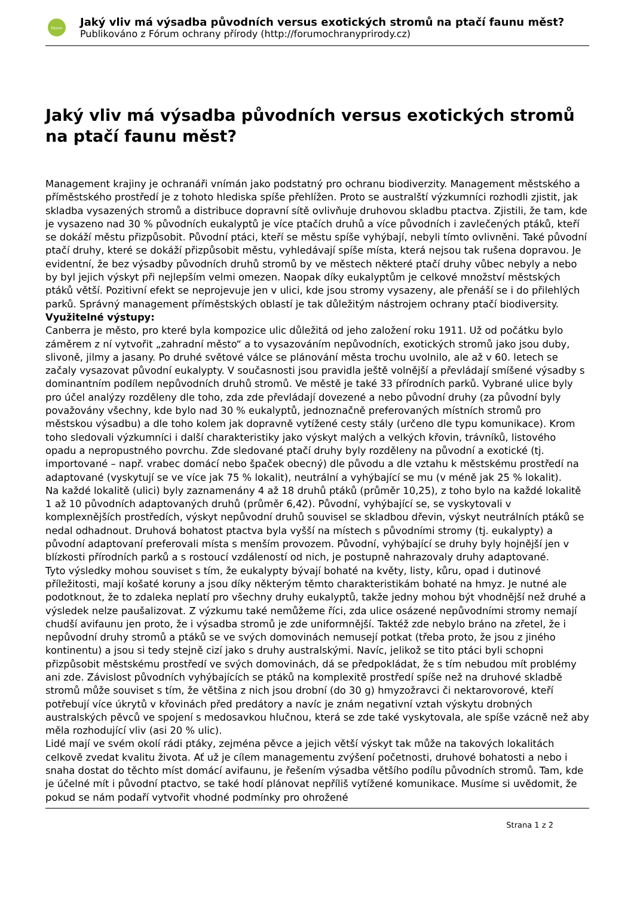Fórum
Jaký vliv má výsadba původních versus exotických stromů na ptačí faunu měst?
Publikováno z Fórum ochrany přírody (http://forumochranyprirody.cz)
Jaký vliv má výsadba původních versus exotických stromů na ptačí faunu měst?
Management krajiny je ochranáři vnímán jako podstatný pro ochranu biodiverzity. Management městského a příměstského prostředí je z tohoto hlediska spíše přehlížen. Proto se australští výzkumníci rozhodli zjistit, jak skladba vysazených stromů a distribuce dopravní sítě ovlivňuje druhovou skladbu ptactva. Zjistili, že tam, kde je vysazeno nad 30 % původních eukalyptů je více ptačích druhů a více původních i zavlečených ptáků, kteří se dokáží městu přizpůsobit. Původní ptáci, kteří se městu spíše vyhýbají, nebyli tímto ovlivněni. Také původní ptačí druhy, které se dokáží přizpůsobit městu, vyhledávají spíše místa, která nejsou tak rušena dopravou. Je evidentní, že bez výsadby původních druhů stromů by ve městech některé ptačí druhy vůbec nebyly a nebo by byl jejich výskyt při nejlepším velmi omezen. Naopak díky eukalyptům je celkové množství městských ptáků větší. Pozitivní efekt se neprojevuje jen v ulici, kde jsou stromy vysazeny, ale přenáší se i do přilehlých parků. Správný management příměstských oblastí je tak důležitým nástrojem ochrany ptačí biodiversity.
Využitelné výstupy:
Canberra je město, pro které byla kompozice ulic důležitá od jeho založení roku 1911. Už od počátku bylo záměrem z ní vytvořit „zahradní město“ a to vysazováním nepůvodních, exotických stromů jako jsou duby, slivoně, jilmy a jasany. Po druhé světové válce se plánování města trochu uvolnilo, ale až v 60. letech se začaly vysazovat původní eukalypty. V současnosti jsou pravidla ještě volnější a převládají smíšené výsadby s dominantním podílem nepůvodních druhů stromů. Ve městě je také 33 přírodních parků. Vybrané ulice byly pro účel analýzy rozděleny dle toho, zda zde převládají dovezené a nebo původní druhy (za původní byly považovány všechny, kde bylo nad 30 % eukalyptů, jednoznačně preferovaných místních stromů pro městskou výsadbu) a dle toho kolem jak dopravně vytížené cesty stály (určeno dle typu komunikace). Krom toho sledovali výzkumníci i další charakteristiky jako výskyt malých a velkých křovin, trávníků, listového opadu a nepropustného povrchu. Zde sledované ptačí druhy byly rozděleny na původní a exotické (tj. importované – např. vrabec domácí nebo špaček obecný) dle původu a dle vztahu k městskému prostředí na adaptované (vyskytují se ve více jak 75 % lokalit), neutrální a vyhýbající se mu (v méně jak 25 % lokalit).
Na každé lokalitě (ulici) byly zaznamenány 4 až 18 druhů ptáků (průměr 10,25), z toho bylo na každé lokalitě 1 až 10 původních adaptovaných druhů (průměr 6,42). Původní, vyhýbající se, se vyskytovali v komplexnějších prostředích, výskyt nepůvodní druhů souvisel se skladbou dřevin, výskyt neutrálních ptáků se nedal odhadnout. Druhová bohatost ptactva byla vyšší na místech s původními stromy (tj. eukalypty) a původní adaptovaní preferovali místa s menším provozem. Původní, vyhýbající se druhy byly hojnější jen v blízkosti přírodních parků a s rostoucí vzdáleností od nich, je postupně nahrazovaly druhy adaptované.
Tyto výsledky mohou souviset s tím, že eukalypty bývají bohaté na květy, listy, kůru, opad i dutinové příležitosti, mají košaté koruny a jsou díky některým těmto charakteristikám bohaté na hmyz. Je nutné ale podotknout, že to zdaleka neplatí pro všechny druhy eukalyptů, takže jedny mohou být vhodnější než druhé a výsledek nelze paušalizovat. Z výzkumu také nemůžeme říci, zda ulice osázené nepůvodními stromy nemají chudší avifaunu jen proto, že i výsadba stromů je zde uniformnější. Taktéž zde nebylo bráno na zřetel, že i nepůvodní druhy stromů a ptáků se ve svých domovinách nemusejí potkat (třeba proto, že jsou z jiného kontinentu) a jsou si tedy stejně cizí jako s druhy australskými. Navíc, jelikož se tito ptáci byli schopni přizpůsobit městskému prostředí ve svých domovinách, dá se předpokládat, že s tím nebudou mít problémy ani zde. Závislost původních vyhýbajících se ptáků na komplexitě prostředí spíše než na druhové skladbě stromů může souviset s tím, že většina z nich jsou drobní (do 30 g) hmyzožravci či nektarovorové, kteří potřebují více úkrytů v křovinách před predátory a navíc je znám negativní vztah výskytu drobných australských pěvců ve spojení s medosavkou hlučnou, která se zde také vyskytovala, ale spíše vzácně než aby měla rozhodující vliv (asi 20 % ulic).
Lidé mají ve svém okolí rádi ptáky, zejména pěvce a jejich větší výskyt tak může na takových lokalitách celkově zvedat kvalitu života. Ať už je cílem managementu zvýšení početnosti, druhové bohatosti a nebo i snaha dostat do těchto míst domácí avifaunu, je řešením výsadba většího podílu původních stromů. Tam, kde je účelné mít i původní ptactvo, se také hodí plánovat nepříliš vytížené komunikace. Musíme si uvědomit, že pokud se nám podaří vytvořit vhodné podmínky pro ohrožené
Strana 1 z 2